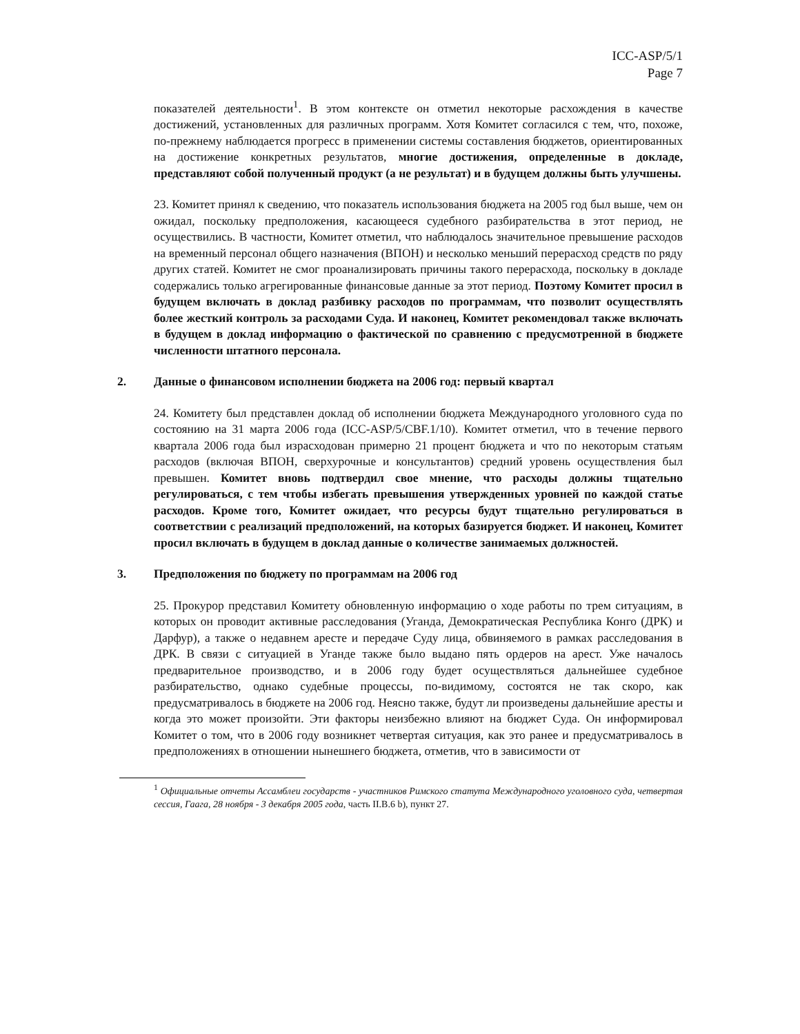ICC-ASP/5/1
Page 7
показателей деятельности<sup>1</sup>. В этом контексте он отметил некоторые расхождения в качестве достижений, установленных для различных программ. Хотя Комитет согласился с тем, что, похоже, по-прежнему наблюдается прогресс в применении системы составления бюджетов, ориентированных на достижение конкретных результатов, многие достижения, определенные в докладе, представляют собой полученный продукт (а не результат) и в будущем должны быть улучшены.
23. Комитет принял к сведению, что показатель использования бюджета на 2005 год был выше, чем он ожидал, поскольку предположения, касающееся судебного разбирательства в этот период, не осуществились. В частности, Комитет отметил, что наблюдалось значительное превышение расходов на временный персонал общего назначения (ВПОН) и несколько меньший перерасход средств по ряду других статей. Комитет не смог проанализировать причины такого перерасхода, поскольку в докладе содержались только агрегированные финансовые данные за этот период. Поэтому Комитет просил в будущем включать в доклад разбивку расходов по программам, что позволит осуществлять более жесткий контроль за расходами Суда. И наконец, Комитет рекомендовал также включать в будущем в доклад информацию о фактической по сравнению с предусмотренной в бюджете численности штатного персонала.
2. Данные о финансовом исполнении бюджета на 2006 год: первый квартал
24. Комитету был представлен доклад об исполнении бюджета Международного уголовного суда по состоянию на 31 марта 2006 года (ICC-ASP/5/CBF.1/10). Комитет отметил, что в течение первого квартала 2006 года был израсходован примерно 21 процент бюджета и что по некоторым статьям расходов (включая ВПОН, сверхурочные и консультантов) средний уровень осуществления был превышен. Комитет вновь подтвердил свое мнение, что расходы должны тщательно регулироваться, с тем чтобы избегать превышения утвержденных уровней по каждой статье расходов. Кроме того, Комитет ожидает, что ресурсы будут тщательно регулироваться в соответствии с реализаций предположений, на которых базируется бюджет. И наконец, Комитет просил включать в будущем в доклад данные о количестве занимаемых должностей.
3. Предположения по бюджету по программам на 2006 год
25. Прокурор представил Комитету обновленную информацию о ходе работы по трем ситуациям, в которых он проводит активные расследования (Уганда, Демократическая Республика Конго (ДРК) и Дарфур), а также о недавнем аресте и передаче Суду лица, обвиняемого в рамках расследования в ДРК. В связи с ситуацией в Уганде также было выдано пять ордеров на арест. Уже началось предварительное производство, и в 2006 году будет осуществляться дальнейшее судебное разбирательство, однако судебные процессы, по-видимому, состоятся не так скоро, как предусматривалось в бюджете на 2006 год. Неясно также, будут ли произведены дальнейшие аресты и когда это может произойти. Эти факторы неизбежно влияют на бюджет Суда. Он информировал Комитет о том, что в 2006 году возникнет четвертая ситуация, как это ранее и предусматривалось в предположениях в отношении нынешнего бюджета, отметив, что в зависимости от
<sup>1</sup> Официальные отчеты Ассамблеи государств - участников Римского статута Международного уголовного суда, четвертая сессия, Гаага, 28 ноября - 3 декабря 2005 года, часть II.B.6 b), пункт 27.